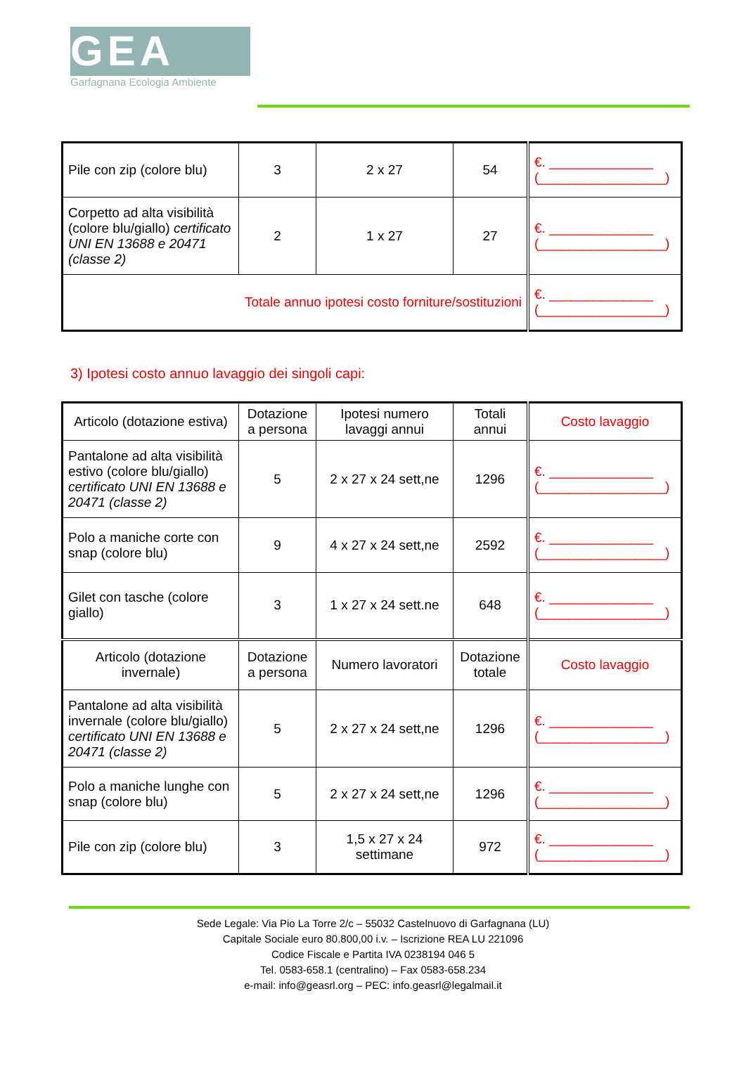GEA
Garfagnana Ecologia Ambiente
| Pile con zip (colore blu) | 3 | 2 x 27 | 54 | €. ______________ (_________________) |
| Corpetto ad alta visibilità (colore blu/giallo) certificato UNI EN 13688 e 20471 (classe 2) | 2 | 1 x 27 | 27 | €. ______________ (_________________) |
| Totale annuo ipotesi costo forniture/sostituzioni | | | | €. ______________ (_________________) |
3) Ipotesi costo annuo lavaggio dei singoli capi:
| Articolo (dotazione estiva) | Dotazione a persona | Ipotesi numero lavaggi annui | Totali annui | Costo lavaggio |
| Pantalone ad alta visibilità estivo (colore blu/giallo) certificato UNI EN 13688 e 20471 (classe 2) | 5 | 2 x 27 x 24 sett,ne | 1296 | €. ______________ (_________________) |
| Polo a maniche corte con snap (colore blu) | 9 | 4 x 27 x 24 sett,ne | 2592 | €. ______________ (_________________) |
| Gilet con tasche (colore giallo) | 3 | 1 x 27 x 24 sett.ne | 648 | €. ______________ (_________________) |
| Articolo (dotazione invernale) | Dotazione a persona | Numero lavoratori | Dotazione totale | Costo lavaggio |
| Pantalone ad alta visibilità invernale (colore blu/giallo) certificato UNI EN 13688 e 20471 (classe 2) | 5 | 2 x 27 x 24 sett,ne | 1296 | €. ______________ (_________________) |
| Polo a maniche lunghe con snap (colore blu) | 5 | 2 x 27 x 24 sett,ne | 1296 | €. ______________ (_________________) |
| Pile con zip (colore blu) | 3 | 1,5 x 27 x 24 settimane | 972 | €. ______________ (_________________) |
Sede Legale: Via Pio La Torre 2/c – 55032 Castelnuovo di Garfagnana (LU)
Capitale Sociale euro 80.800,00 i.v. – Iscrizione REA LU 221096
Codice Fiscale e Partita IVA 0238194 046 5
Tel. 0583-658.1 (centralino) – Fax 0583-658.234
e-mail: info@geasrl.org – PEC: info.geasrl@legalmail.it